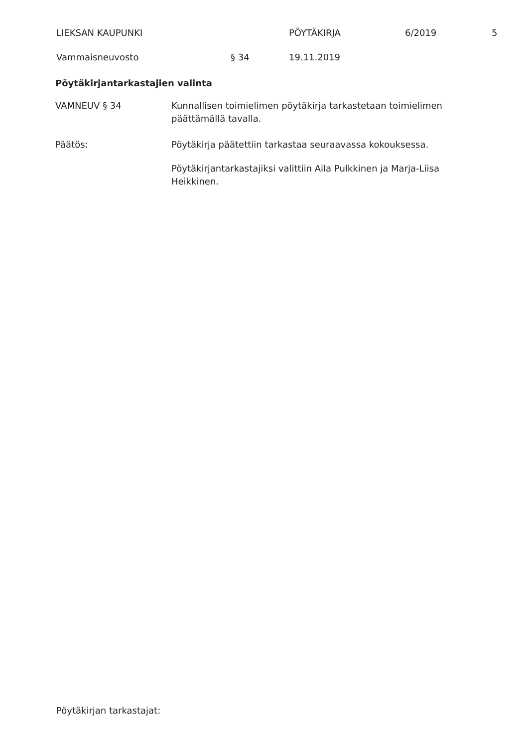LIEKSAN KAUPUNKI PÖYTÄKIRJA 6/2019 5
Vammaisneuvosto § 34 19.11.2019
Pöytäkirjantarkastajien valinta
VAMNEUV § 34 Kunnallisen toimielimen pöytäkirja tarkastetaan toimielimen päättämällä tavalla.
Päätös: Pöytäkirja päätettiin tarkastaa seuraavassa kokouksessa.
Pöytäkirjantarkastajiksi valittiin Aila Pulkkinen ja Marja-Liisa Heikkinen.
Pöytäkirjan tarkastajat: